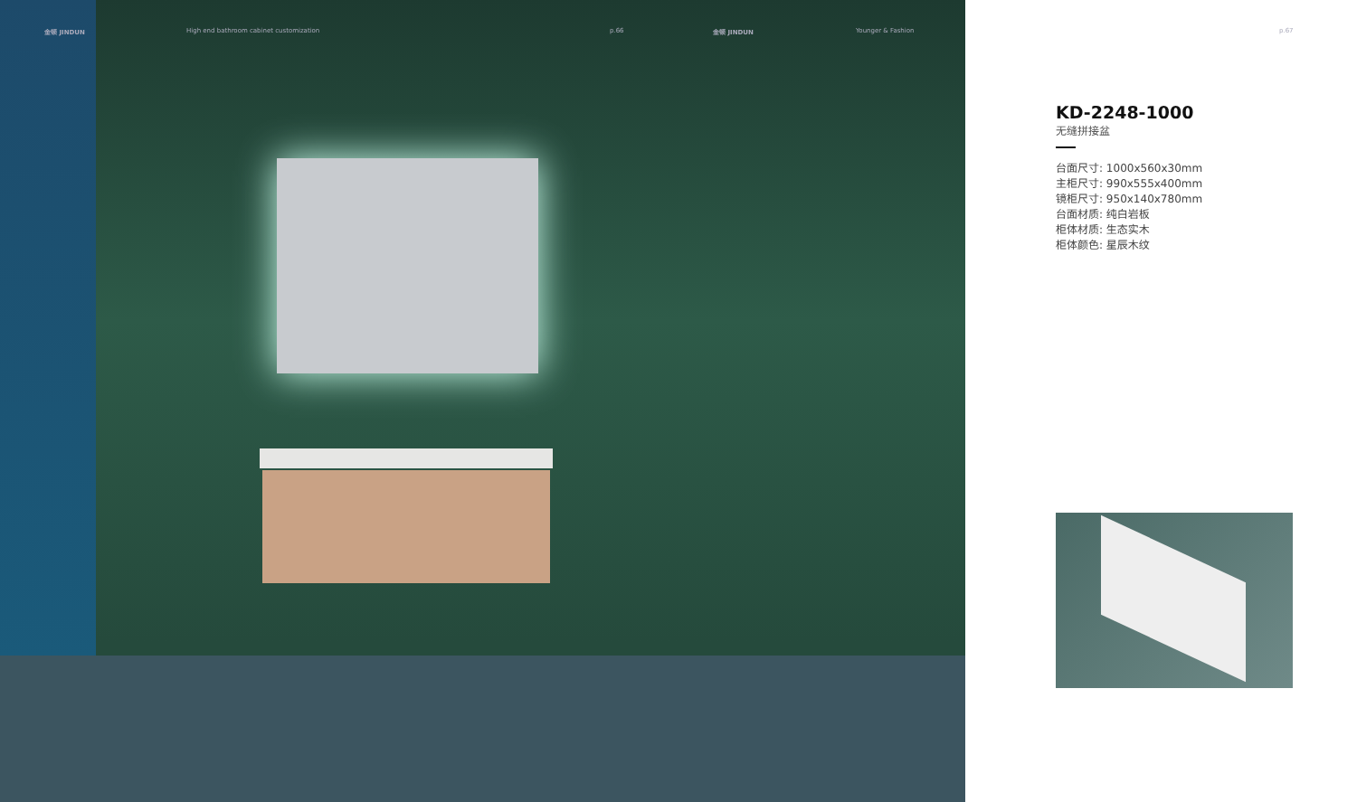金顿 JINDUN High end bathroom cabinet customization p.66 金顿 JINDUN Younger & Fashion p.67
KD-2248-1000
无缝拼接盆
台面尺寸: 1000x560x30mm
主柜尺寸: 990x555x400mm
镜柜尺寸: 950x140x780mm
台面材质: 纯白岩板
柜体材质: 生态实木
柜体颜色: 星辰木纹